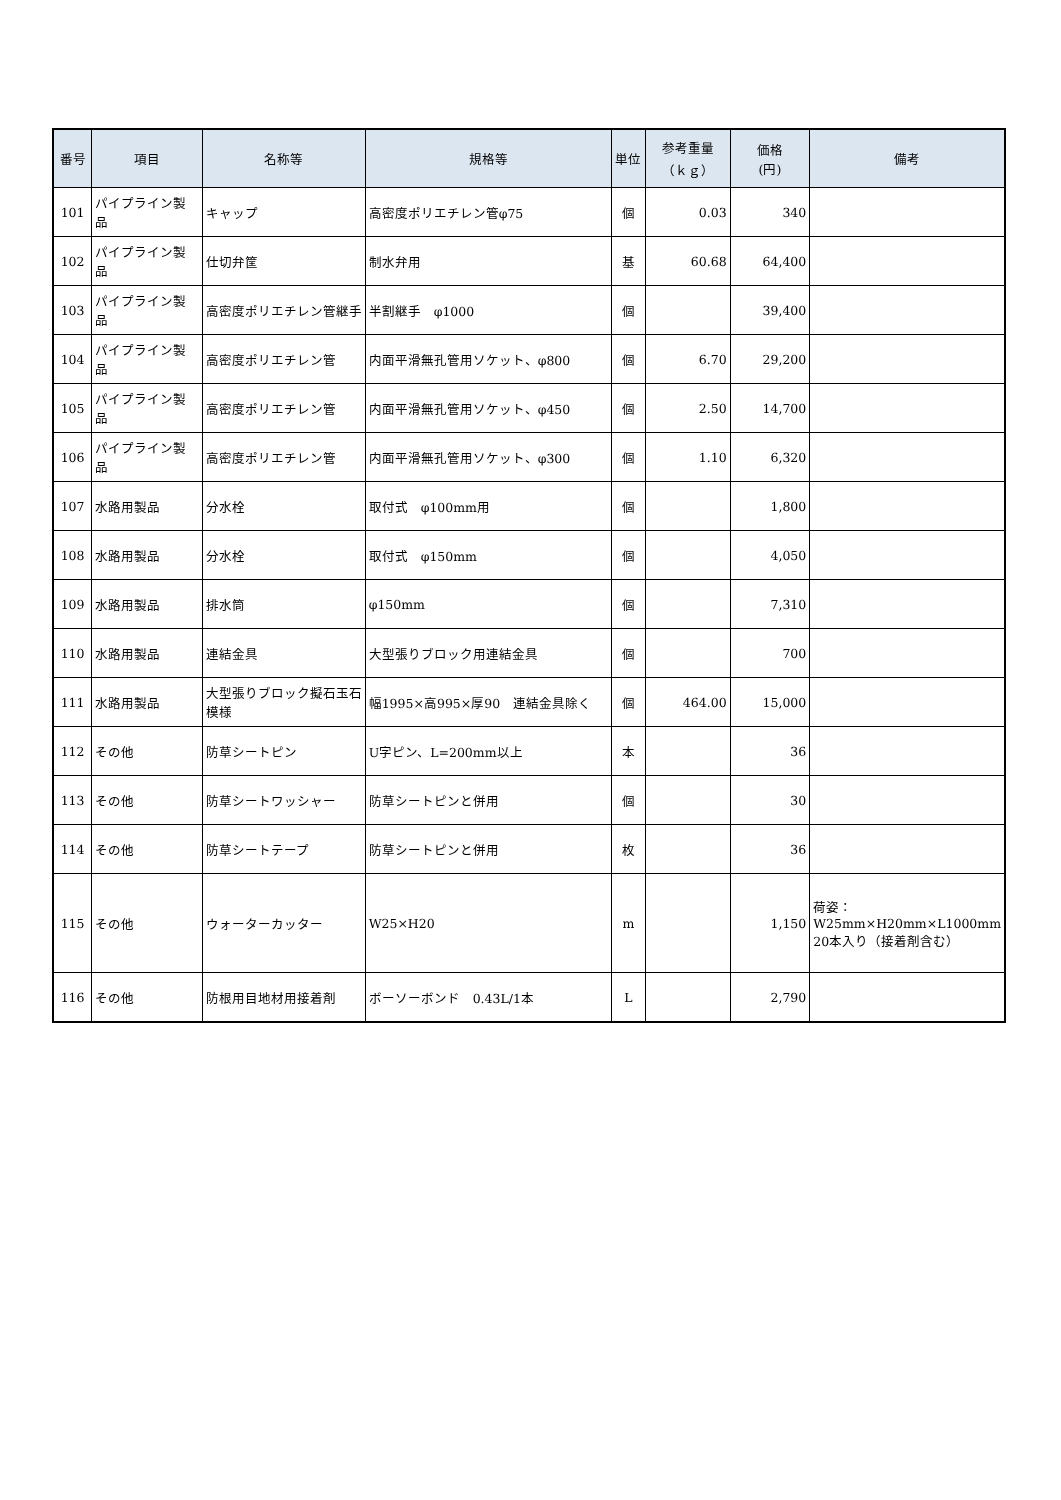| 番号 | 項目 | 名称等 | 規格等 | 単位 | 参考重量 （ｋｇ） | 価格 (円) | 備考 |
| --- | --- | --- | --- | --- | --- | --- | --- |
| 101 | パイプライン製品 | キャップ | 高密度ポリエチレン管φ75 | 個 | 0.03 | 340 | |
| 102 | パイプライン製品 | 仕切弁筐 | 制水弁用 | 基 | 60.68 | 64,400 | |
| 103 | パイプライン製品 | 高密度ポリエチレン管継手 | 半割継手 φ1000 | 個 | | 39,400 | |
| 104 | パイプライン製品 | 高密度ポリエチレン管 | 内面平滑無孔管用ソケット、φ800 | 個 | 6.70 | 29,200 | |
| 105 | パイプライン製品 | 高密度ポリエチレン管 | 内面平滑無孔管用ソケット、φ450 | 個 | 2.50 | 14,700 | |
| 106 | パイプライン製品 | 高密度ポリエチレン管 | 内面平滑無孔管用ソケット、φ300 | 個 | 1.10 | 6,320 | |
| 107 | 水路用製品 | 分水栓 | 取付式 φ100mm用 | 個 | | 1,800 | |
| 108 | 水路用製品 | 分水栓 | 取付式 φ150mm | 個 | | 4,050 | |
| 109 | 水路用製品 | 排水筒 | φ150mm | 個 | | 7,310 | |
| 110 | 水路用製品 | 連結金具 | 大型張りブロック用連結金具 | 個 | | 700 | |
| 111 | 水路用製品 | 大型張りブロック擬石玉石模様 | 幅1995×高995×厚90 連結金具除く | 個 | 464.00 | 15,000 | |
| 112 | その他 | 防草シートピン | U字ピン、L=200mm以上 | 本 | | 36 | |
| 113 | その他 | 防草シートワッシャー | 防草シートピンと併用 | 個 | | 30 | |
| 114 | その他 | 防草シートテープ | 防草シートピンと併用 | 枚 | | 36 | |
| 115 | その他 | ウォーターカッター | W25×H20 | m | | 1,150 | 荷姿： W25mm×H20mm×L1000mm 20本入り（接着剤含む） |
| 116 | その他 | 防根用目地材用接着剤 | ボーソーボンド 0.43L/1本 | L | | 2,790 | |